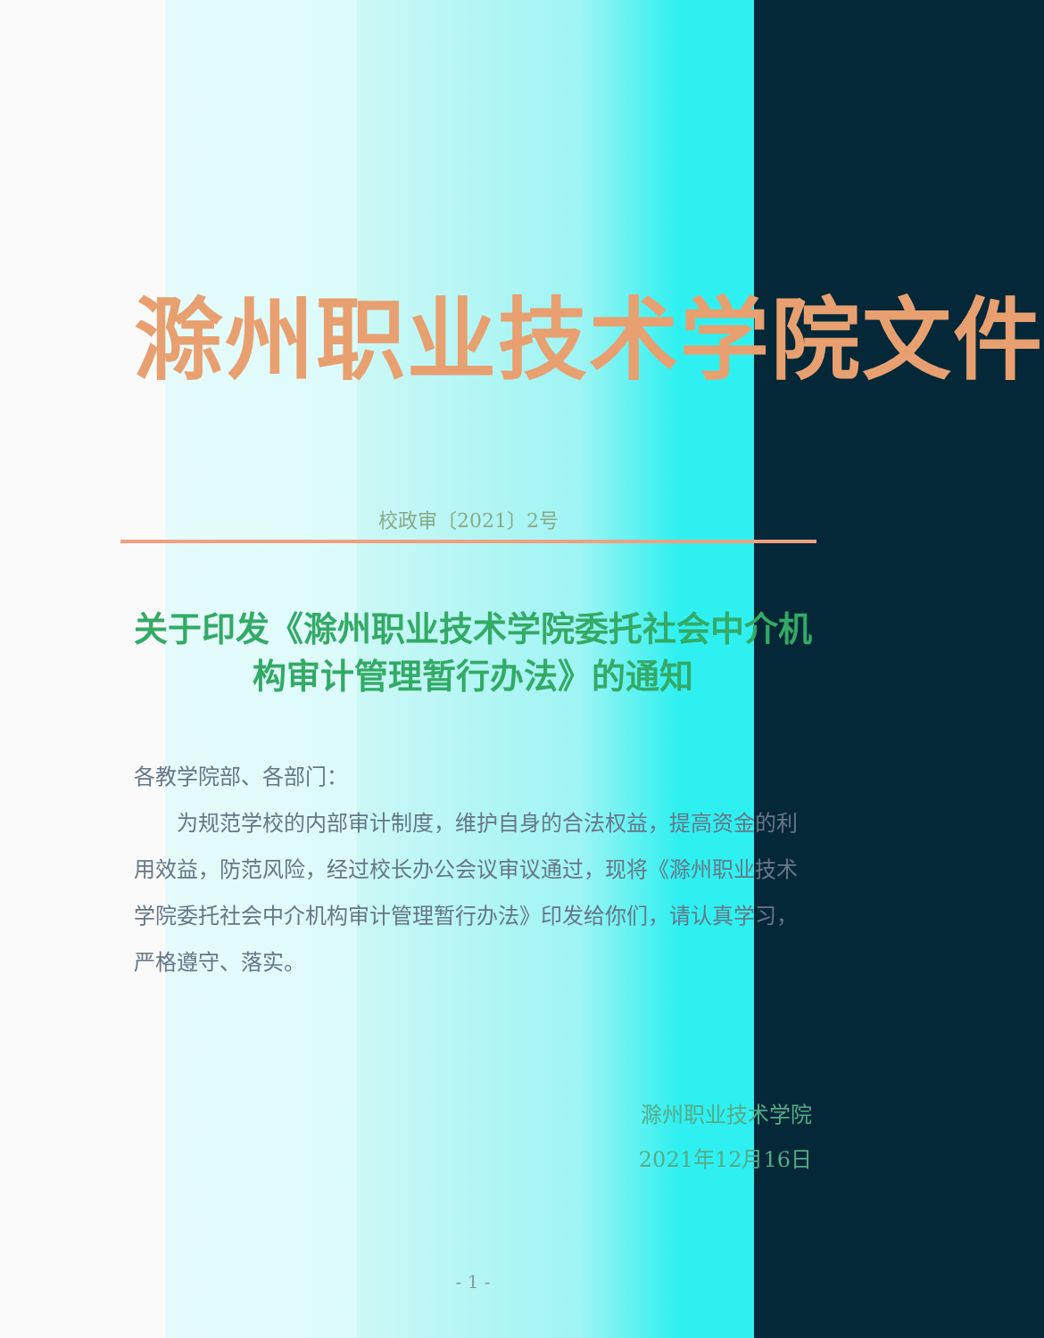滁州职业技术学院文件
校政审〔2021〕2号
关于印发《滁州职业技术学院委托社会中介机
构审计管理暂行办法》的通知
各教学院部、各部门：
  为规范学校的内部审计制度，维护自身的合法权益，提高资金的利用效益，防范风险，经过校长办公会议审议通过，现将《滁州职业技术学院委托社会中介机构审计管理暂行办法》印发给你们，请认真学习，严格遵守、落实。
滁州职业技术学院
2021年12月16日
- 1 -